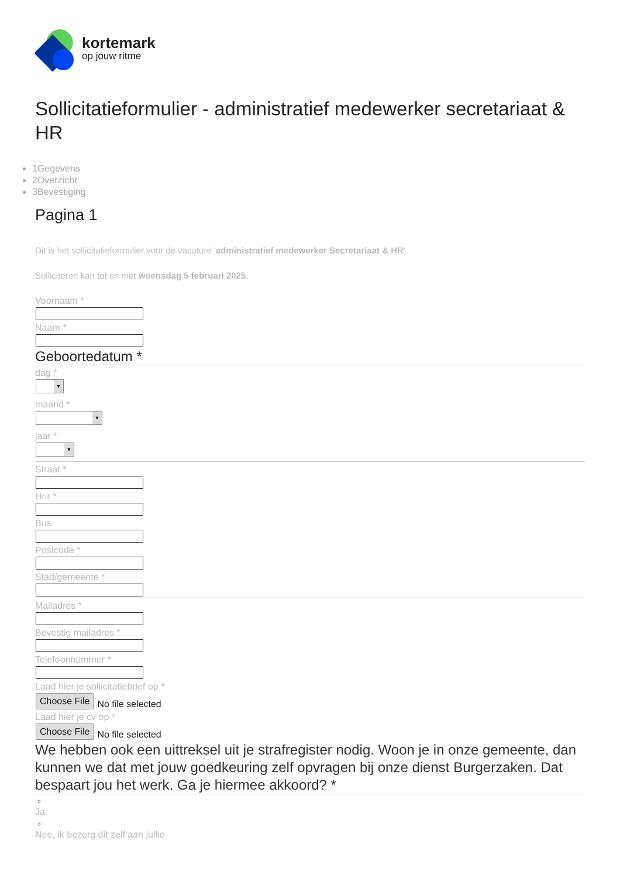kortemark
op jouw ritme
Sollicitatieformulier - administratief medewerker secretariaat & HR
1Gegevens
2Overzicht
3Bevestiging
Pagina 1
Dit is het sollicitatieformulier voor de vacature 'administratief medewerker Secretariaat & HR'.
Solliciteren kan tot en met woensdag 5 februari 2025.
Voornaam *
Naam *
Geboortedatum *
dag *
▼
maand *
▼
jaar *
▼
Straat *
Hnr *
Bus
Postcode *
Stad/gemeente *
Mailadres *
Bevestig mailadres *
Telefoonnummer *
Laad hier je sollicitatiebrief op *
Choose File No file selected
Laad hier je cv op *
Choose File No file selected
We hebben ook een uittreksel uit je strafregister nodig. Woon je in onze gemeente, dan kunnen we dat met jouw goedkeuring zelf opvragen bij onze dienst Burgerzaken. Dat bespaart jou het werk. Ga je hiermee akkoord? *
○
Ja
○
Nee, ik bezorg dit zelf aan jullie